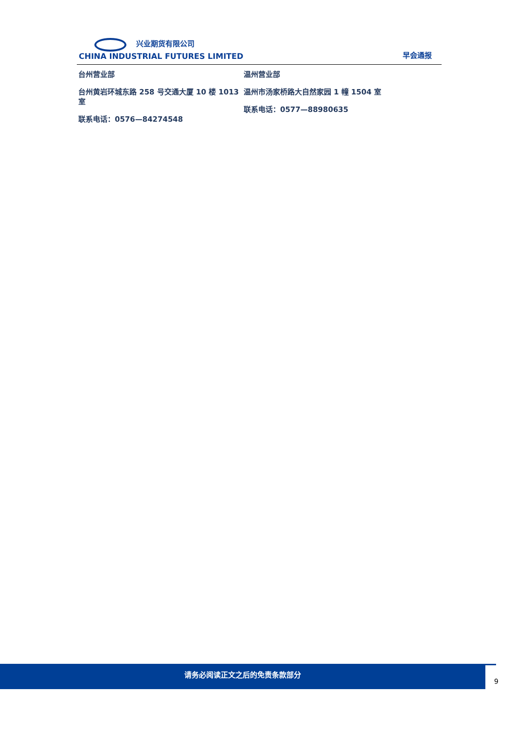兴业期货有限公司
CHINA INDUSTRIAL FUTURES LIMITED
早会通报
台州营业部
台州黄岩环城东路 258 号交通大厦 10 楼 1013 室
联系电话：0576—84274548
温州营业部
温州市汤家桥路大自然家园 1 幢 1504 室
联系电话：0577—88980635
请务必阅读正文之后的免责条款部分
9